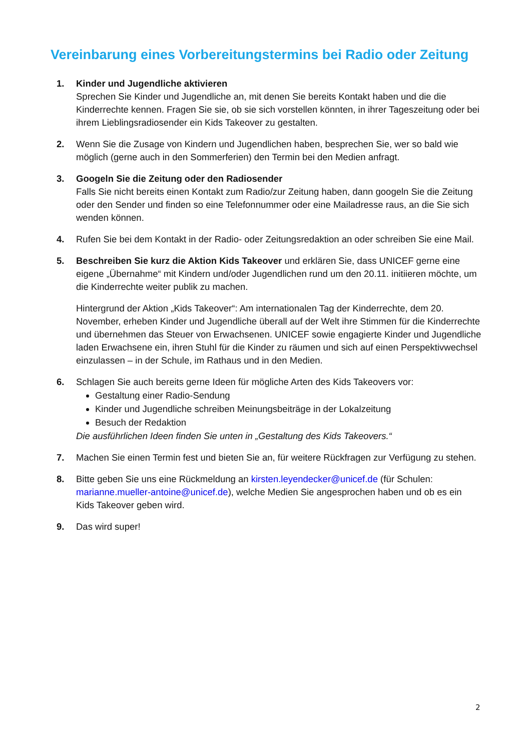Vereinbarung eines Vorbereitungstermins bei Radio oder Zeitung
1. Kinder und Jugendliche aktivieren
Sprechen Sie Kinder und Jugendliche an, mit denen Sie bereits Kontakt haben und die die Kinderrechte kennen. Fragen Sie sie, ob sie sich vorstellen könnten, in ihrer Tageszeitung oder bei ihrem Lieblingsradiosender ein Kids Takeover zu gestalten.
2. Wenn Sie die Zusage von Kindern und Jugendlichen haben, besprechen Sie, wer so bald wie möglich (gerne auch in den Sommerferien) den Termin bei den Medien anfragt.
3. Googeln Sie die Zeitung oder den Radiosender
Falls Sie nicht bereits einen Kontakt zum Radio/zur Zeitung haben, dann googeln Sie die Zeitung oder den Sender und finden so eine Telefonnummer oder eine Mailadresse raus, an die Sie sich wenden können.
4. Rufen Sie bei dem Kontakt in der Radio- oder Zeitungsredaktion an oder schreiben Sie eine Mail.
5. Beschreiben Sie kurz die Aktion Kids Takeover und erklären Sie, dass UNICEF gerne eine eigene „Übernahme“ mit Kindern und/oder Jugendlichen rund um den 20.11. initiieren möchte, um die Kinderrechte weiter publik zu machen.
Hintergrund der Aktion „Kids Takeover“: Am internationalen Tag der Kinderrechte, dem 20. November, erheben Kinder und Jugendliche überall auf der Welt ihre Stimmen für die Kinderrechte und übernehmen das Steuer von Erwachsenen. UNICEF sowie engagierte Kinder und Jugendliche laden Erwachsene ein, ihren Stuhl für die Kinder zu räumen und sich auf einen Perspektivwechsel einzulassen – in der Schule, im Rathaus und in den Medien.
6. Schlagen Sie auch bereits gerne Ideen für mögliche Arten des Kids Takeovers vor:
Gestaltung einer Radio-Sendung
Kinder und Jugendliche schreiben Meinungsbeiträge in der Lokalzeitung
Besuch der Redaktion
Die ausführlichen Ideen finden Sie unten in „Gestaltung des Kids Takeovers.“
7. Machen Sie einen Termin fest und bieten Sie an, für weitere Rückfragen zur Verfügung zu stehen.
8. Bitte geben Sie uns eine Rückmeldung an kirsten.leyendecker@unicef.de (für Schulen: marianne.mueller-antoine@unicef.de), welche Medien Sie angesprochen haben und ob es ein Kids Takeover geben wird.
9. Das wird super!
2